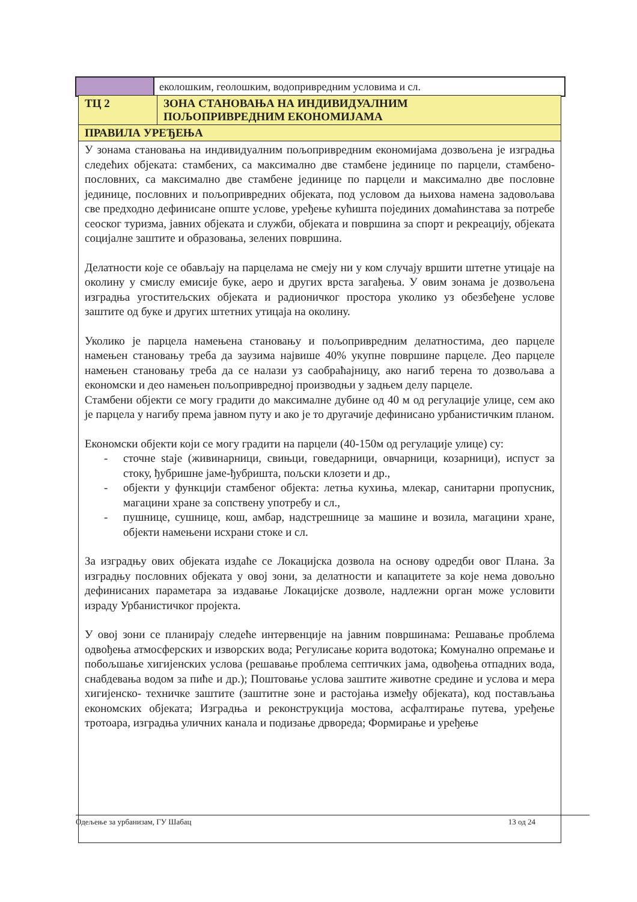| | еколошким, геолошким, водопривредним условима и сл. |
| ТЦ 2 | ЗОНА СТАНОВАЊА НА ИНДИВИДУАЛНИМ ПОЉОПРИВРЕДНИМ ЕКОНОМИЈАМА |
| ПРАВИЛА УРЕЂЕЊА | |
| У зонама становања на индивидуалним пољопривредним економијама дозвољена је изградња следећих објеката: стамбених, са максимално две стамбене јединице по парцели, стамбено-пословних, са максимално две стамбене јединице по парцели и максимално две пословне јединице, пословних и пољопривредних објеката, под условом да њихова намена задовољава све предходно дефинисане опште услове, уређење кућишта појединих домаћинстава за потребе сеоског туризма, јавних објеката и служби, објеката и површина за спорт и рекреацију, објеката социјалне заштите и образовања, зелених површина. Делатности које се обављају на парцелама не смеју ни у ком случају вршити штетне утицаје на околину у смислу емисије буке, аеро и других врста загађења. У овим зонама је дозвољена изградња угоститељских објеката и радионичког простора уколико уз обезбеђене услове заштите од буке и других штетних утицаја на околину. Уколико је парцела намењена становању и пољопривредним делатностима, део парцеле намењен становању треба да заузима највише 40% укупне површине парцеле. Део парцеле намењен становању треба да се налази уз саобраћајницу, ако нагиб терена то дозвољава а економски и део намењен пољопривредној производњи у задњем делу парцеле. Стамбени објекти се могу градити до максималне дубине од 40 м од регулације улице, сем ако је парцела у нагибу према јавном путу и ако је то другачије дефинисано урбанистичким планом. Економски објекти који се могу градити на парцели (40-150м од регулације улице) су: - сточне staje (живинарници, свињци, говедарници, овчарници, козарници), испуст за стоку, ђубришне јаме-ђубришта, пољски клозети и др., - објекти у функцији стамбеног објекта: летња кухиња, млекар, санитарни пропусник, магацини хране за сопствену употребу и сл., - пушнице, сушнице, кош, амбар, надстрешнице за машине и возила, магацини хране, објекти намењени исхрани стоке и сл. За изградњу ових објеката издаће се Локацијска дозвола на основу одредби овог Плана. За изградњу пословних објеката у овој зони, за делатности и капацитете за које нема довољно дефинисаних параметара за издавање Локацијске дозволе, надлежни орган може условити израду Урбанистичког пројекта. У овој зони се планирају следеће интервенције на јавним површинама: Решавање проблема одвођења атмосферских и изворских вода; Регулисање корита водотока; Комунално опремање и побољшање хигијенских услова (решавање проблема септичких јама, одвођења отпадних вода, снабдевања водом за пиће и др.); Поштовање услова заштите животне средине и услова и мера хигијенско- техничке заштите (заштитне зоне и растојања између објеката), код постављања економских објеката; Изградња и реконструкција мостова, асфалтирање путева, уређење тротоара, изградња уличних канала и подизање дрвореда; Формирање и уређење | |
Одељење за урбанизам, ГУ Шабац 13 од 24